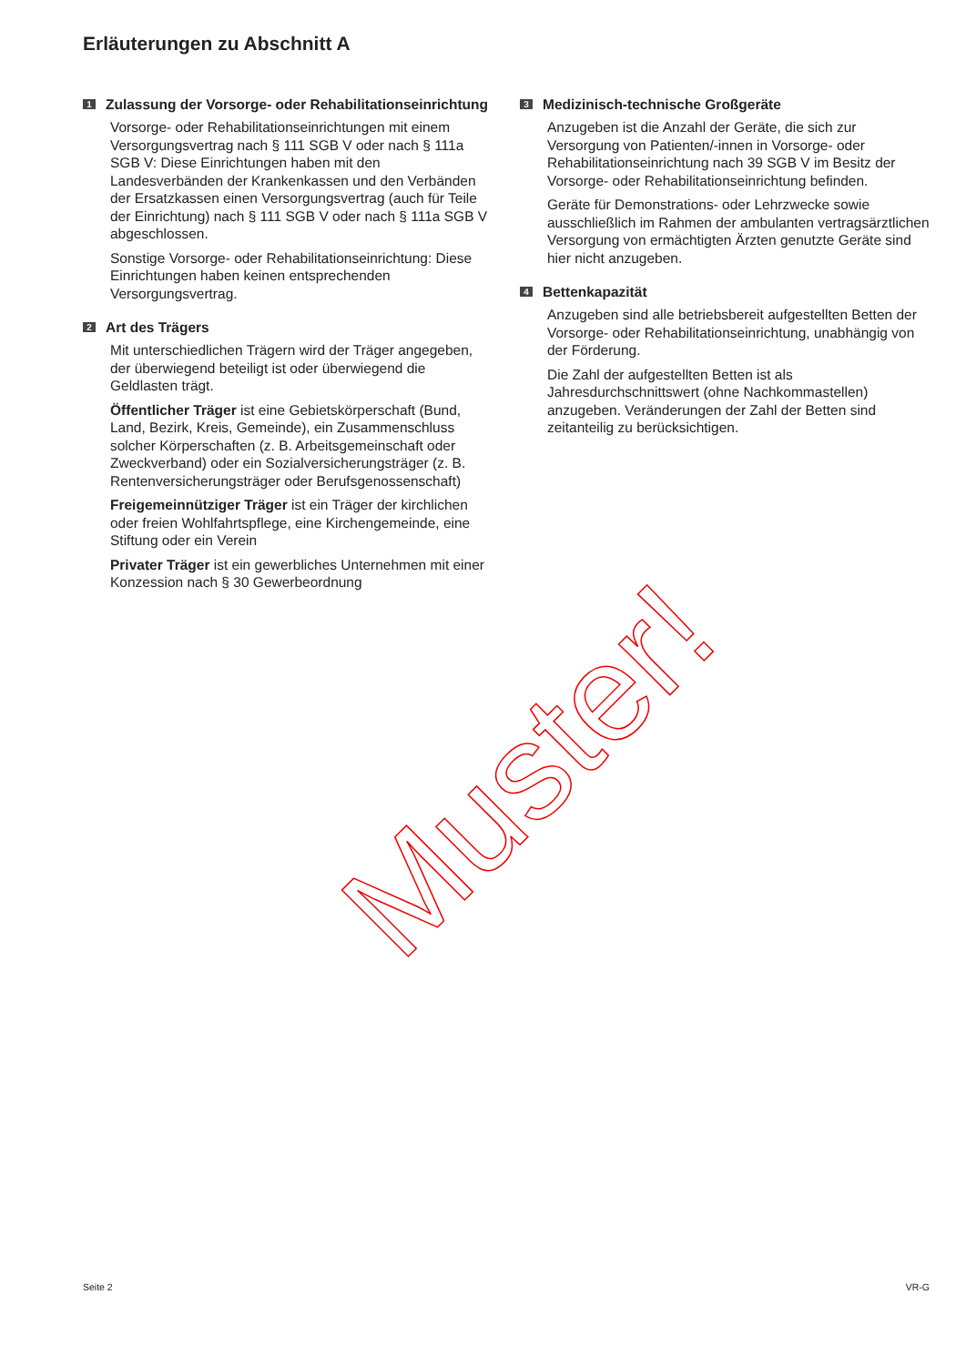Erläuterungen zu Abschnitt A
1 Zulassung der Vorsorge- oder Rehabilitationseinrichtung
Vorsorge- oder Rehabilitationseinrichtungen mit einem Versorgungsvertrag nach § 111 SGB V oder nach § 111a SGB V: Diese Einrichtungen haben mit den Landesverbänden der Krankenkassen und den Verbänden der Ersatzkassen einen Versorgungsvertrag (auch für Teile der Einrichtung) nach § 111 SGB V oder nach § 111a SGB V abgeschlossen.
Sonstige Vorsorge- oder Rehabilitationseinrichtung: Diese Einrichtungen haben keinen entsprechenden Versorgungsvertrag.
2 Art des Trägers
Mit unterschiedlichen Trägern wird der Träger angegeben, der überwiegend beteiligt ist oder überwiegend die Geldlasten trägt.
Öffentlicher Träger ist eine Gebietskörperschaft (Bund, Land, Bezirk, Kreis, Gemeinde), ein Zusammenschluss solcher Körperschaften (z. B. Arbeitsgemeinschaft oder Zweckverband) oder ein Sozialversicherungsträger (z. B. Rentenversicherungsträger oder Berufsgenossenschaft)
Freigemeinnütziger Träger ist ein Träger der kirchlichen oder freien Wohlfahrtspflege, eine Kirchengemeinde, eine Stiftung oder ein Verein
Privater Träger ist ein gewerbliches Unternehmen mit einer Konzession nach § 30 Gewerbeordnung
3 Medizinisch-technische Großgeräte
Anzugeben ist die Anzahl der Geräte, die sich zur Versorgung von Patienten/-innen in Vorsorge- oder Rehabilitationseinrichtung nach 39 SGB V im Besitz der Vorsorge- oder Rehabilitationseinrichtung befinden.
Geräte für Demonstrations- oder Lehrzwecke sowie ausschließlich im Rahmen der ambulanten vertragsärztlichen Versorgung von ermächtigten Ärzten genutzte Geräte sind hier nicht anzugeben.
4 Bettenkapazität
Anzugeben sind alle betriebsbereit aufgestellten Betten der Vorsorge- oder Rehabilitationseinrichtung, unabhängig von der Förderung.
Die Zahl der aufgestellten Betten ist als Jahresdurchschnittswert (ohne Nachkommastellen) anzugeben. Veränderungen der Zahl der Betten sind zeitanteilig zu berücksichtigen.
Muster!
Seite 2 VR-G